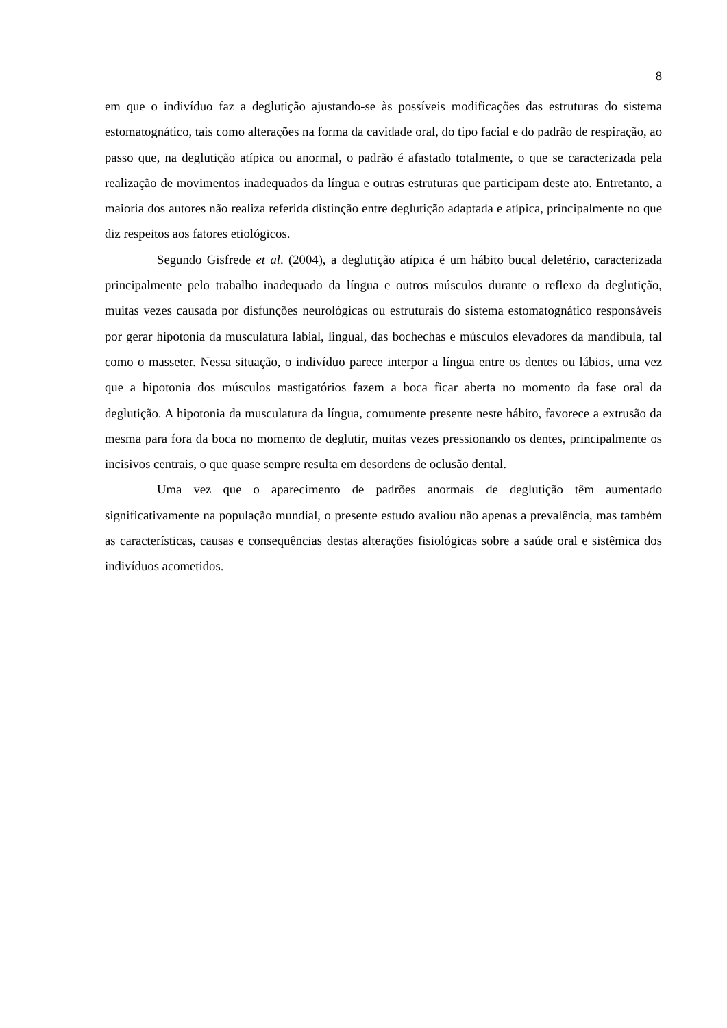8
em que o indivíduo faz a deglutição ajustando-se às possíveis modificações das estruturas do sistema estomatognático, tais como alterações na forma da cavidade oral, do tipo facial e do padrão de respiração, ao passo que, na deglutição atípica ou anormal, o padrão é afastado totalmente, o que se caracterizada pela realização de movimentos inadequados da língua e outras estruturas que participam deste ato. Entretanto, a maioria dos autores não realiza referida distinção entre deglutição adaptada e atípica, principalmente no que diz respeitos aos fatores etiológicos.
Segundo Gisfrede et al. (2004), a deglutição atípica é um hábito bucal deletério, caracterizada principalmente pelo trabalho inadequado da língua e outros músculos durante o reflexo da deglutição, muitas vezes causada por disfunções neurológicas ou estruturais do sistema estomatognático responsáveis por gerar hipotonia da musculatura labial, lingual, das bochechas e músculos elevadores da mandíbula, tal como o masseter. Nessa situação, o indivíduo parece interpor a língua entre os dentes ou lábios, uma vez que a hipotonia dos músculos mastigatórios fazem a boca ficar aberta no momento da fase oral da deglutição. A hipotonia da musculatura da língua, comumente presente neste hábito, favorece a extrusão da mesma para fora da boca no momento de deglutir, muitas vezes pressionando os dentes, principalmente os incisivos centrais, o que quase sempre resulta em desordens de oclusão dental.
Uma vez que o aparecimento de padrões anormais de deglutição têm aumentado significativamente na população mundial, o presente estudo avaliou não apenas a prevalência, mas também as características, causas e consequências destas alterações fisiológicas sobre a saúde oral e sistêmica dos indivíduos acometidos.